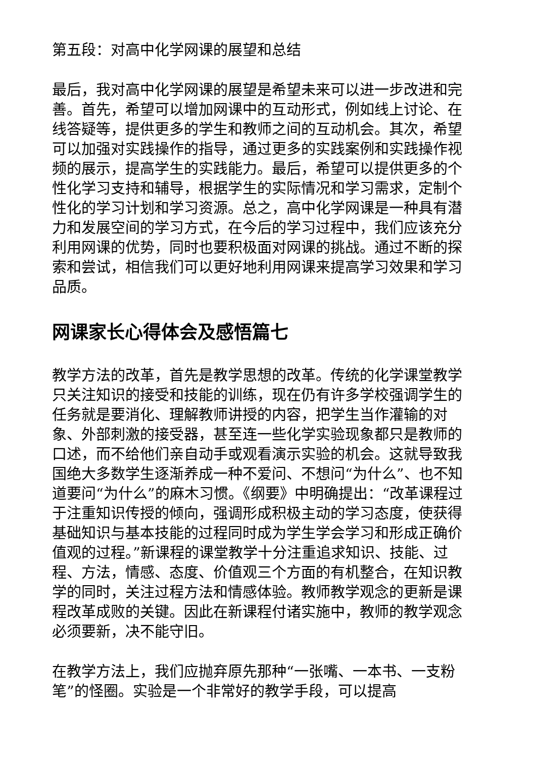第五段：对高中化学网课的展望和总结
最后，我对高中化学网课的展望是希望未来可以进一步改进和完善。首先，希望可以增加网课中的互动形式，例如线上讨论、在线答疑等，提供更多的学生和教师之间的互动机会。其次，希望可以加强对实践操作的指导，通过更多的实践案例和实践操作视频的展示，提高学生的实践能力。最后，希望可以提供更多的个性化学习支持和辅导，根据学生的实际情况和学习需求，定制个性化的学习计划和学习资源。总之，高中化学网课是一种具有潜力和发展空间的学习方式，在今后的学习过程中，我们应该充分利用网课的优势，同时也要积极面对网课的挑战。通过不断的探索和尝试，相信我们可以更好地利用网课来提高学习效果和学习品质。
网课家长心得体会及感悟篇七
教学方法的改革，首先是教学思想的改革。传统的化学课堂教学只关注知识的接受和技能的训练，现在仍有许多学校强调学生的任务就是要消化、理解教师讲授的内容，把学生当作灌输的对象、外部刺激的接受器，甚至连一些化学实验现象都只是教师的口述，而不给他们亲自动手或观看演示实验的机会。这就导致我国绝大多数学生逐渐养成一种不爱问、不想问“为什么”、也不知道要问“为什么”的麻木习惯。《纲要》中明确提出：“改革课程过于注重知识传授的倾向，强调形成积极主动的学习态度，使获得基础知识与基本技能的过程同时成为学生学会学习和形成正确价值观的过程。”新课程的课堂教学十分注重追求知识、技能、过程、方法，情感、态度、价值观三个方面的有机整合，在知识教学的同时，关注过程方法和情感体验。教师教学观念的更新是课程改革成败的关键。因此在新课程付诸实施中，教师的教学观念必须要新，决不能守旧。
在教学方法上，我们应抛弃原先那种“一张嘴、一本书、一支粉笔”的怪圈。实验是一个非常好的教学手段，可以提高